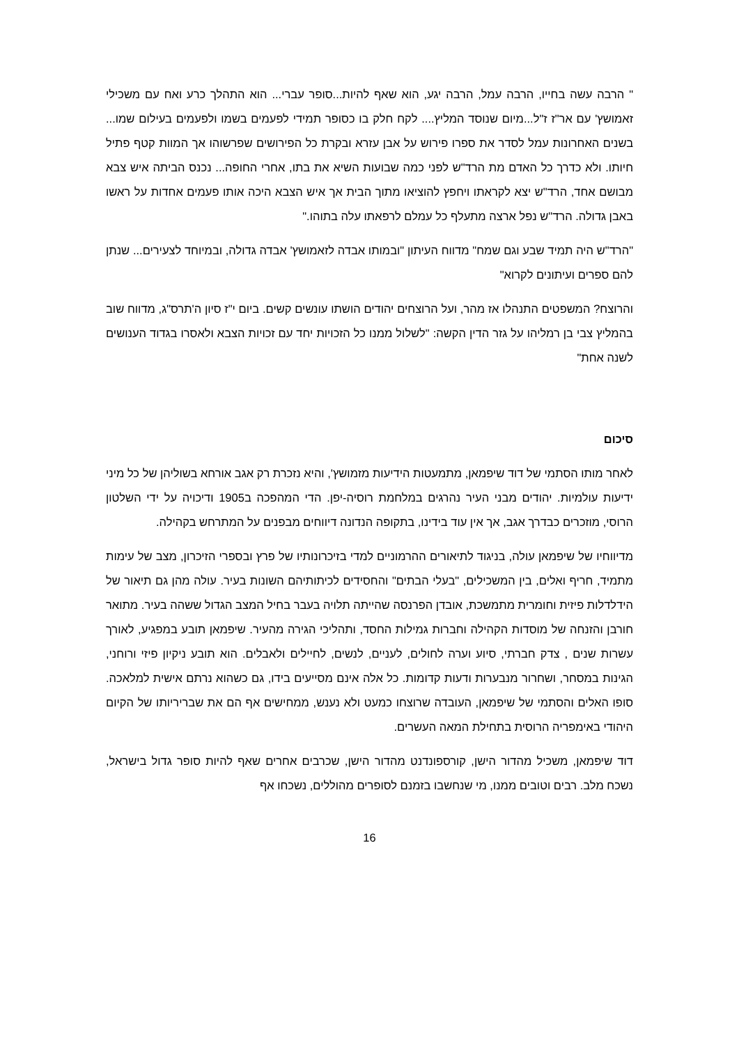" הרבה עשה בחייו, הרבה עמל, הרבה יגע, הוא שאף להיות...סופר עברי... הוא התהלך כרע ואח עם משכילי זאמושץ' עם אר"ז ז"ל...מיום שנוסד המליץ.... לקח חלק בו כסופר תמידי לפעמים בשמו ולפעמים בעילום שמו... בשנים האחרונות עמל לסדר את ספרו פירוש על אבן עזרא ובקרת כל הפירושים שפרשוהו אך המוות קטף פתיל חיותו. ולא כדרך כל האדם מת הרד"ש לפני כמה שבועות השיא את בתו, אחרי החופה... נכנס הביתה איש צבא מבושם אחד, הרד"ש יצא לקראתו ויחפץ להוציאו מתוך הבית אך איש הצבא היכה אותו פעמים אחדות על ראשו באבן גדולה. הרד"ש נפל ארצה מתעלף כל עמלם לרפאתו עלה בתוהו."
"הרד"ש היה תמיד שבע וגם שמח" מדווח העיתון "ובמותו אבדה לזאמושץ' אבדה גדולה, ובמיוחד לצעירים... שנתן להם ספרים ועיתונים לקרוא"
והרוצח? המשפטים התנהלו אז מהר, ועל הרוצחים יהודים הושתו עונשים קשים. ביום י"ז סיון ה'תרס"ג, מדווח שוב בהמליץ צבי בן רמליהו על גזר הדין הקשה: "לשלול ממנו כל הזכויות יחד עם זכויות הצבא ולאסרו בגדוד הענושים לשנה אחת"
סיכום
לאחר מותו הסתמי של דוד שיפמאן, מתמעטות הידיעות מזמושץ', והיא נזכרת רק אגב אורחא בשוליהן של כל מיני ידיעות עולמיות. יהודים מבני העיר נהרגים במלחמת רוסיה-יפן. הדי המהפכה ב1905 ודיכויה על ידי השלטון הרוסי, מוזכרים כבדרך אגב, אך אין עוד בידינו, בתקופה הנדונה דיווחים מבפנים על המתרחש בקהילה.
מדיווחיו של שיפמאן עולה, בניגוד לתיאורים ההרמוניים למדי בזיכרונותיו של פרץ ובספרי הזיכרון, מצב של עימות מתמיד, חריף ואלים, בין המשכילים, "בעלי הבתים" והחסידים לכיתותיהם השונות בעיר. עולה מהן גם תיאור של הידלדלות פיזית וחומרית מתמשכת, אובדן הפרנסה שהייתה תלויה בעבר בחיל המצב הגדול ששהה בעיר. מתואר חורבן והזנחה של מוסדות הקהילה וחברות גמילות החסד, ותהליכי הגירה מהעיר. שיפמאן תובע במפגיע, לאורך עשרות שנים , צדק חברתי, סיוע וערה לחולים, לעניים, לנשים, לחיילים ולאבלים. הוא תובע ניקיון פיזי ורוחני, הגינות במסחר, ושחרור מנבערות ודעות קדומות. כל אלה אינם מסייעים בידו, גם כשהוא נרתם אישית למלאכה. סופו האלים והסתמי של שיפמאן, העובדה שרוצחו כמעט ולא נענש, ממחישים אף הם את שבריריותו של הקיום היהודי באימפריה הרוסית בתחילת המאה העשרים.
דוד שיפמאן, משכיל מהדור הישן, קורספונדנט מהדור הישן, שכרבים אחרים שאף להיות סופר גדול בישראל, נשכח מלב. רבים וטובים ממנו, מי שנחשבו בזמנם לסופרים מהוללים, נשכחו אף
16